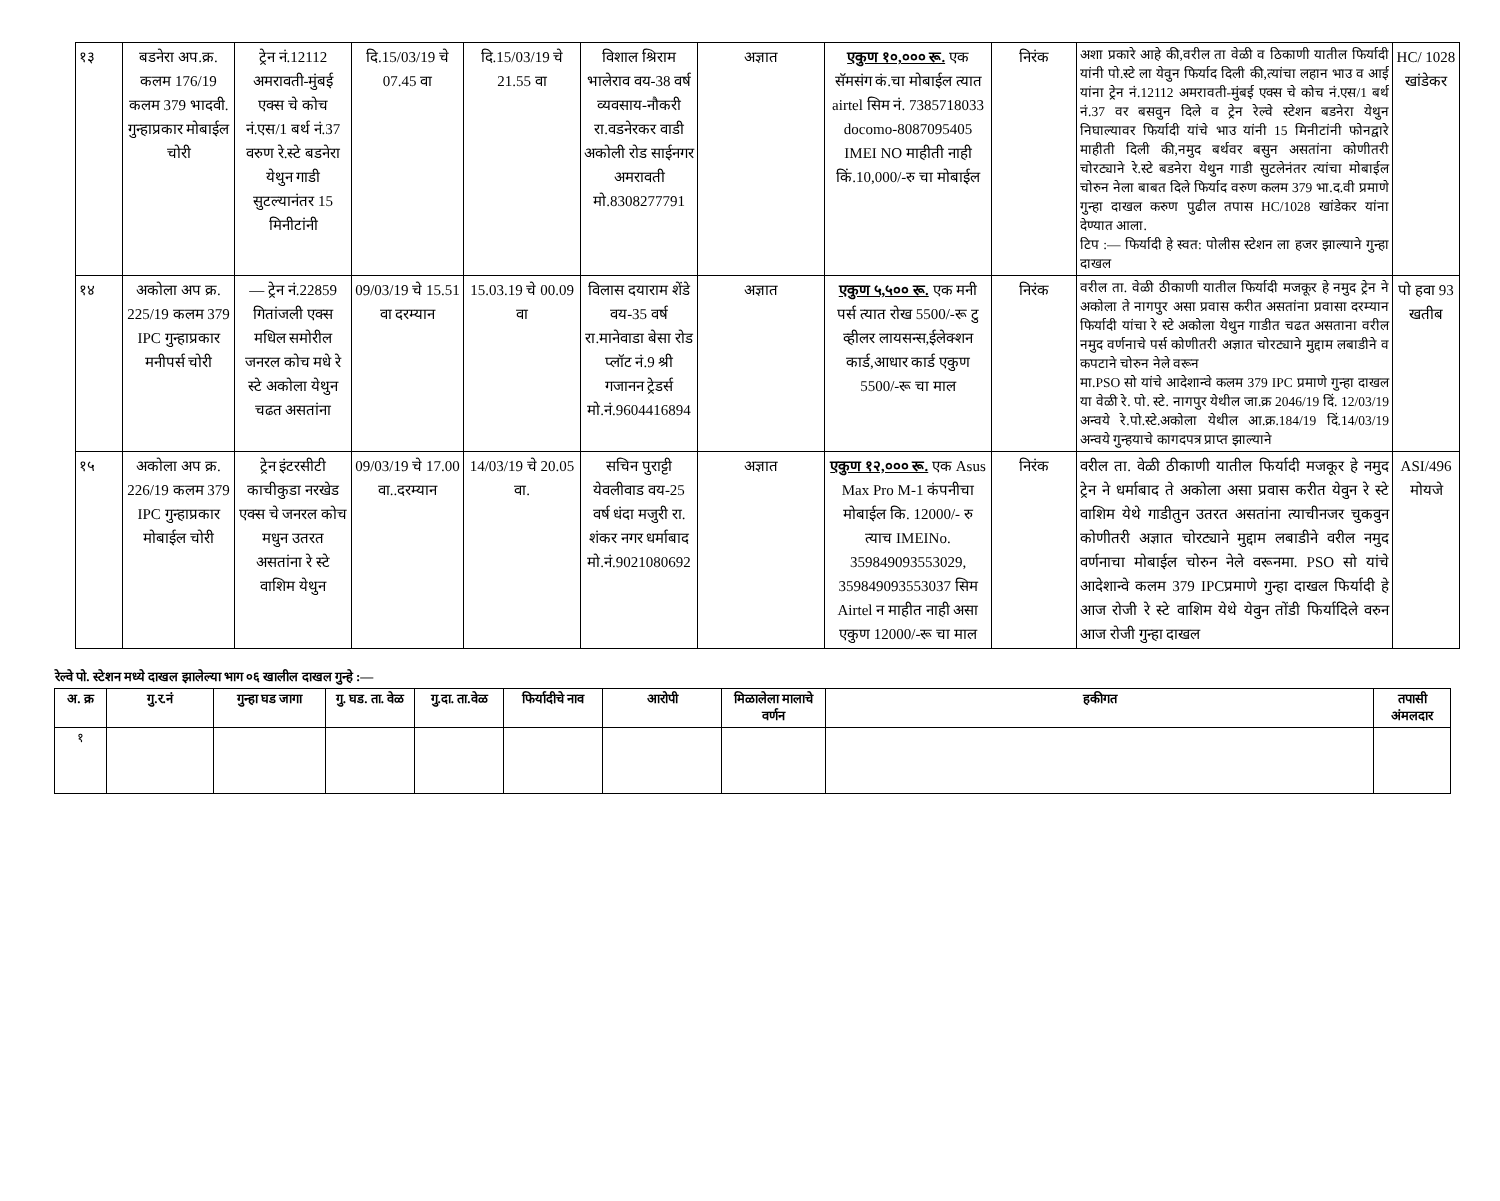| १३ | बडनेरा अप.क्र. कलम 176/19 कलम 379 भादवी. गुन्हाप्रकार मोबाईल चोरी | ट्रेन नं.12112 अमरावती-मुंबई एक्स चे कोच नं.एस/1 बर्थ नं.37 वरुण रे.स्टे बडनेरा येथुन गाडी सुटल्यानंतर 15 मिनीटांनी | दि.15/03/19 चे 07.45 वा | दि.15/03/19 चे 21.55 वा | विशाल श्रिराम भालेराव वय-38 वर्ष व्यवसाय-नौकरी रा.वडनेरकर वाडी अकोली रोड साईनगर अमरावती मो.8308277791 | अज्ञात | एकुण १०,००० रू. एक सॅमसंग कं.चा मोबाईल त्यात airtel सिम नं. 7385718033 docomo-8087095405 IMEI NO माहीती नाही किं.10,000/-रु चा मोबाईल | निरंक | अशा प्रकारे आहे की,वरील ता वेळी व ठिकाणी यातील फिर्यादी यांनी पो.स्टे ला येवुन फिर्याद दिली की,त्यांचा लहान भाउ व आई यांना ट्रेन नं.12112 अमरावती-मुंबई एक्स चे कोच नं.एस/1 बर्थ नं.37 वर बसवुन दिले व ट्रेन रेल्वे स्टेशन बडनेरा येथुन निघाल्यावर फिर्यादी यांचे भाउ यांनी 15 मिनीटांनी फोनद्वारे माहीती दिली की,नमुद बर्थवर बसुन असतांना कोणीतरी चोरट्याने रे.स्टे बडनेरा येथुन गाडी सुटलेनंतर त्यांचा मोबाईल चोरुन नेला बाबत दिले फिर्याद वरुण कलम 379 भा.द.वी प्रमाणे गुन्हा दाखल करुण पुढील तपास HC/1028 खांडेकर यांना देण्यात आला. टिप :— फिर्यादी हे स्वत: पोलीस स्टेशन ला हजर झाल्याने गुन्हा दाखल | HC/ 1028 खांडेकर |
| १४ | अकोला अप क्र. 225/19 कलम 379 IPC गुन्हाप्रकार मनीपर्स चोरी | — ट्रेन नं.22859 गितांजली एक्स मधिल समोरील जनरल कोच मधे रे स्टे अकोला येथुन चढत असतांना | 09/03/19 चे 15.51 वा दरम्यान | 15.03.19 चे 00.09 वा | विलास दयाराम शेंडे वय-35 वर्ष रा.मानेवाडा बेसा रोड प्लॉट नं.9 श्री गजानन ट्रेडर्स मो.नं.9604416894 | अज्ञात | एकुण ५,५०० रू. एक मनी पर्स त्यात रोख 5500/-रू टु व्हीलर लायसन्स,ईलेक्शन कार्ड,आधार कार्ड एकुण 5500/-रू चा माल | निरंक | वरील ता. वेळी ठीकाणी यातील फिर्यादी मजकूर हे नमुद ट्रेन ने अकोला ते नागपुर असा प्रवास करीत असतांना प्रवासा दरम्यान फिर्यादी यांचा रे स्टे अकोला येथुन गाडीत चढत असताना वरील नमुद वर्णनाचे पर्स कोणीतरी अज्ञात चोरट्याने मुद्दाम लबाडीने व कपटाने चोरुन नेले वरून मा.PSO सो यांचे आदेशान्वे कलम 379 IPC प्रमाणे गुन्हा दाखल या वेळी रे. पो. स्टे. नागपुर येथील जा.क्र 2046/19 दिं. 12/03/19 अन्वये रे.पो.स्टे.अकोला येथील आ.क्र.184/19 दिं.14/03/19 अन्वये गुन्हयाचे कागदपत्र प्राप्त झाल्याने | पो हवा 93 खतीब |
| १५ | अकोला अप क्र. 226/19 कलम 379 IPC गुन्हाप्रकार मोबाईल चोरी | ट्रेन इंटरसीटी काचीकुडा नरखेड एक्स चे जनरल कोच मधुन उतरत असतांना रे स्टे वाशिम येथुन | 09/03/19 चे 17.00 वा..दरम्यान | 14/03/19 चे 20.05 वा. | सचिन पुराट्टी येवलीवाड वय-25 वर्ष धंदा मजुरी रा. शंकर नगर धर्माबाद मो.नं.9021080692 | अज्ञात | एकुण १२,००० रू. एक Asus Max Pro M-1 कंपनीचा मोबाईल कि. 12000/- रु त्याच IMEINo. 359849093553029, 359849093553037 सिम Airtel न माहीत नाही असा एकुण 12000/-रू चा माल | निरंक | वरील ता. वेळी ठीकाणी यातील फिर्यादी मजकूर हे नमुद ट्रेन ने धर्माबाद ते अकोला असा प्रवास करीत येवुन रे स्टे वाशिम येथे गाडीतुन उतरत असतांना त्याचीनजर चुकवुन कोणीतरी अज्ञात चोरट्याने मुद्दाम लबाडीने वरील नमुद वर्णनाचा मोबाईल चोरुन नेले वरूनमा. PSO सो यांचे आदेशान्वे कलम 379 IPCप्रमाणे गुन्हा दाखल फिर्यादी हे आज रोजी रे स्टे वाशिम येथे येवुन तोंडी फिर्यादिले वरुन आज रोजी गुन्हा दाखल | ASI/496 मोयजे |
रेल्वे पो. स्टेशन मध्ये दाखल झालेल्या भाग ०६ खालील दाखल गुन्हे :—
| अ. क्र | गु.र.नं | गुन्हा घड जागा | गु. घड. ता. वेळ | गु.दा. ता.वेळ | फिर्यादीचे नाव | आरोपी | मिळालेला मालाचे वर्णन | हकीगत | तपासी अंमलदार |
| --- | --- | --- | --- | --- | --- | --- | --- | --- | --- |
| १ | | | | | | | | | |